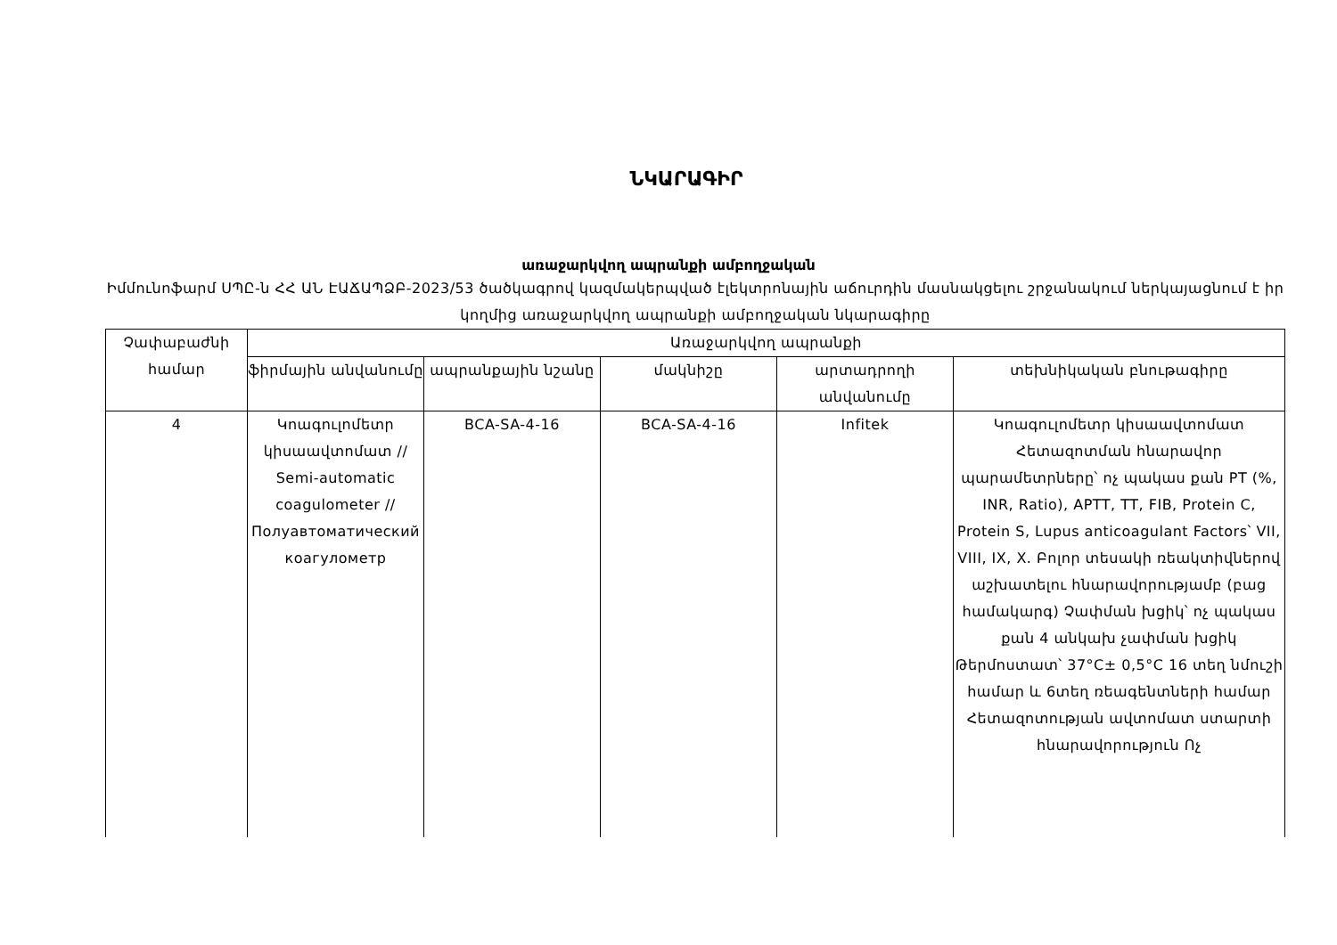ՆԿԱՐԱԳԻՐ
առաջարկվող ապրանքի ամբողջական
Իմմունոֆարմ ՍՊԸ-ն ՀՀ ԱՆ ԷԱՃԱՊՁԲ-2023/53 ծածկագրով կազմակերպված էլեկտրոնային աճուրդին մասնակցելու շրջանակում ներկայացնում է իր կողմից առաջարկվող ապրանքի ամբողջական նկարագիրը
| Չափաբաժնի համար | Առաջարկվող ապրանքի | | | | |
| --- | --- | --- | --- | --- | --- |
| | ֆիրմային անվանումը | ապրանքային նշանը | մակնիշը | արտադրողի անվանումը | տեխնիկական բնութագիրը |
| 4 | Կոագուլոմետր կիսաավտոմատ // Semi-automatic coagulometer // Полуавтоматический коагулометр | BCA-SA-4-16 | BCA-SA-4-16 | Infitek | Կոագուլոմետր կիսաավտոմատ Հետազոտման հնարավոր պարամետրները՝ ոչ պակաս քան PT (%, INR, Ratio), APTT, TT, FIB, Protein C, Protein S, Lupus anticoagulant Factors՝ VII, VIII, IX, X. Բոլոր տեսակի ռեակտիվներով աշխատելու հնարավորությամբ (բաց համակարգ) Չափման խցիկ՝ ոչ պակաս քան 4 անկախ չափման խցիկ Թերմոստատ՝ 37°C± 0,5°C 16 տեղ նմուշի համար և 6տեղ ռեագենտների համար Հետազոտության ավտոմատ ստարտի հնարավորություն Ոչ |